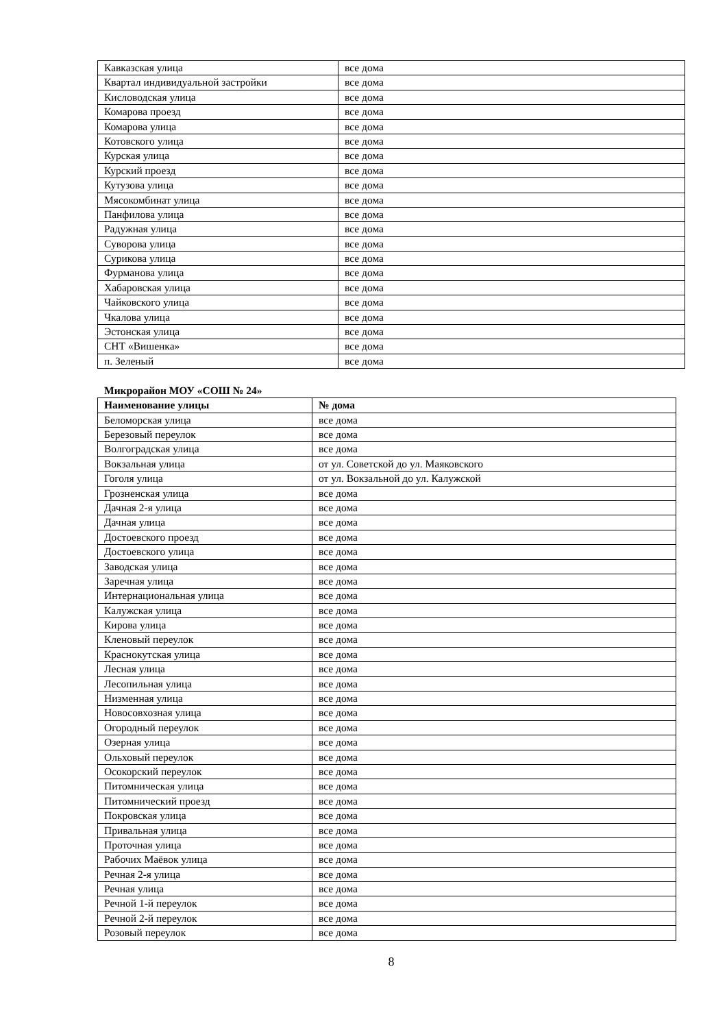| Кавказская улица | все дома |
| Квартал индивидуальной застройки | все дома |
| Кисловодская улица | все дома |
| Комарова проезд | все дома |
| Комарова улица | все дома |
| Котовского улица | все дома |
| Курская улица | все дома |
| Курский проезд | все дома |
| Кутузова улица | все дома |
| Мясокомбинат улица | все дома |
| Панфилова улица | все дома |
| Радужная улица | все дома |
| Суворова улица | все дома |
| Сурикова улица | все дома |
| Фурманова улица | все дома |
| Хабаровская улица | все дома |
| Чайковского улица | все дома |
| Чкалова улица | все дома |
| Эстонская улица | все дома |
| СНТ «Вишенка» | все дома |
| п. Зеленый | все дома |
Микрорайон МОУ «СОШ № 24»
| Наименование улицы | № дома |
| --- | --- |
| Беломорская улица | все дома |
| Березовый переулок | все дома |
| Волгоградская улица | все дома |
| Вокзальная улица | от ул. Советской до ул. Маяковского |
| Гоголя улица | от ул. Вокзальной до ул. Калужской |
| Грозненская улица | все дома |
| Дачная 2-я улица | все дома |
| Дачная улица | все дома |
| Достоевского проезд | все дома |
| Достоевского улица | все дома |
| Заводская улица | все дома |
| Заречная улица | все дома |
| Интернациональная улица | все дома |
| Калужская улица | все дома |
| Кирова улица | все дома |
| Кленовый переулок | все дома |
| Краснокутская улица | все дома |
| Лесная улица | все дома |
| Лесопильная улица | все дома |
| Низменная улица | все дома |
| Новосовхозная улица | все дома |
| Огородный переулок | все дома |
| Озерная улица | все дома |
| Ольховый переулок | все дома |
| Осокорский переулок | все дома |
| Питомническая улица | все дома |
| Питомнический проезд | все дома |
| Покровская улица | все дома |
| Привальная улица | все дома |
| Проточная улица | все дома |
| Рабочих Маёвок улица | все дома |
| Речная 2-я улица | все дома |
| Речная улица | все дома |
| Речной 1-й переулок | все дома |
| Речной 2-й переулок | все дома |
| Розовый переулок | все дома |
8